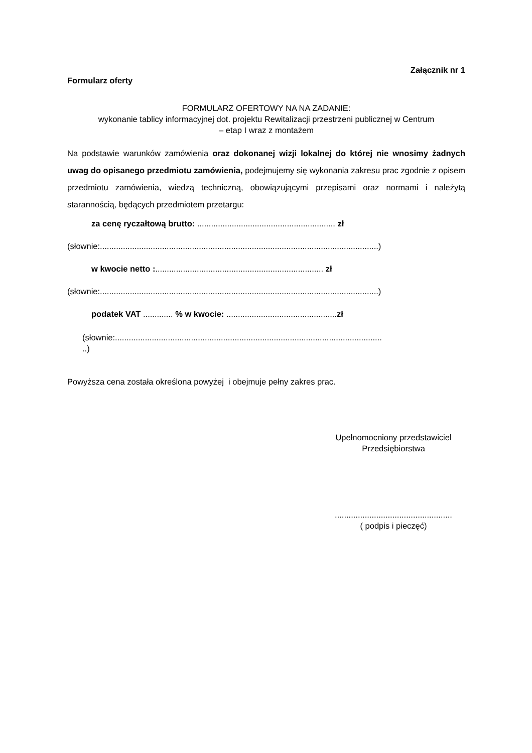Załącznik nr 1
Formularz oferty
FORMULARZ OFERTOWY NA NA ZADANIE:
wykonanie tablicy informacyjnej dot. projektu Rewitalizacji przestrzeni publicznej w Centrum
– etap I wraz z montażem
Na podstawie warunków zamówienia oraz dokonanej wizji lokalnej do której nie wnosimy żadnych uwag do opisanego przedmiotu zamówienia, podejmujemy się wykonania zakresu prac zgodnie z opisem przedmiotu zamówienia, wiedzą techniczną, obowiązującymi przepisami oraz normami i należytą starannością, będących przedmiotem przetargu:
za cenę ryczałtową brutto: ............................................................ zł
(słownie:.........................................................................................................................)
w kwocie netto :......................................................................... zł
(słownie:.........................................................................................................................)
podatek VAT ............. % w kwocie: ................................................zł
(słownie:....................................................................................................................
..)
Powyższa cena została określona powyżej i obejmuje pełny zakres prac.
Upełnomocniony przedstawiciel
Przedsiębiorstwa
...................................................
( podpis i pieczęć)